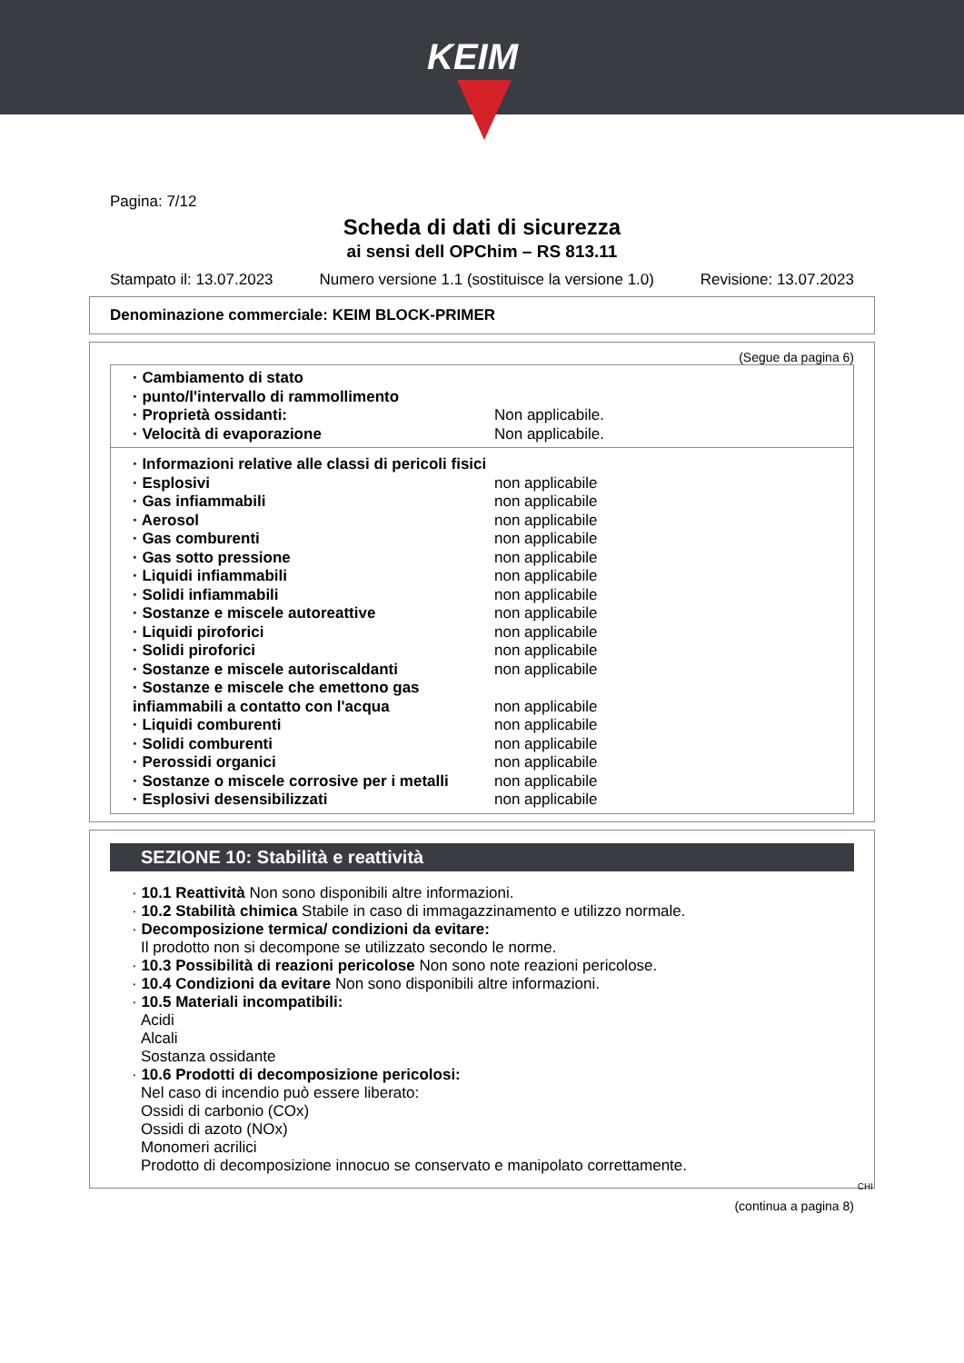KEIM
Pagina: 7/12
Scheda di dati di sicurezza
ai sensi dell OPChim – RS 813.11
Stampato il: 13.07.2023 Numero versione 1.1 (sostituisce la versione 1.0) Revisione: 13.07.2023
Denominazione commerciale: KEIM BLOCK-PRIMER
(Segue da pagina 6)
| · Cambiamento di stato | |
| · punto/l'intervallo di rammollimento | |
| · Proprietà ossidanti: | Non applicabile. |
| · Velocità di evaporazione | Non applicabile. |
| · Informazioni relative alle classi di pericoli fisici | |
| · Esplosivi | non applicabile |
| · Gas infiammabili | non applicabile |
| · Aerosol | non applicabile |
| · Gas comburenti | non applicabile |
| · Gas sotto pressione | non applicabile |
| · Liquidi infiammabili | non applicabile |
| · Solidi infiammabili | non applicabile |
| · Sostanze e miscele autoreattive | non applicabile |
| · Liquidi piroforici | non applicabile |
| · Solidi piroforici | non applicabile |
| · Sostanze e miscele autoriscaldanti | non applicabile |
| · Sostanze e miscele che emettono gas infiammabili a contatto con l'acqua | non applicabile |
| · Liquidi comburenti | non applicabile |
| · Solidi comburenti | non applicabile |
| · Perossidi organici | non applicabile |
| · Sostanze o miscele corrosive per i metalli | non applicabile |
| · Esplosivi desensibilizzati | non applicabile |
SEZIONE 10: Stabilità e reattività
· 10.1 Reattività Non sono disponibili altre informazioni.
· 10.2 Stabilità chimica Stabile in caso di immagazzinamento e utilizzo normale.
· Decomposizione termica/ condizioni da evitare:
Il prodotto non si decompone se utilizzato secondo le norme.
· 10.3 Possibilità di reazioni pericolose Non sono note reazioni pericolose.
· 10.4 Condizioni da evitare Non sono disponibili altre informazioni.
· 10.5 Materiali incompatibili:
Acidi
Alcali
Sostanza ossidante
· 10.6 Prodotti di decomposizione pericolosi:
Nel caso di incendio può essere liberato:
Ossidi di carbonio (COx)
Ossidi di azoto (NOx)
Monomeri acrilici
Prodotto di decomposizione innocuo se conservato e manipolato correttamente.
CHI
(continua a pagina 8)